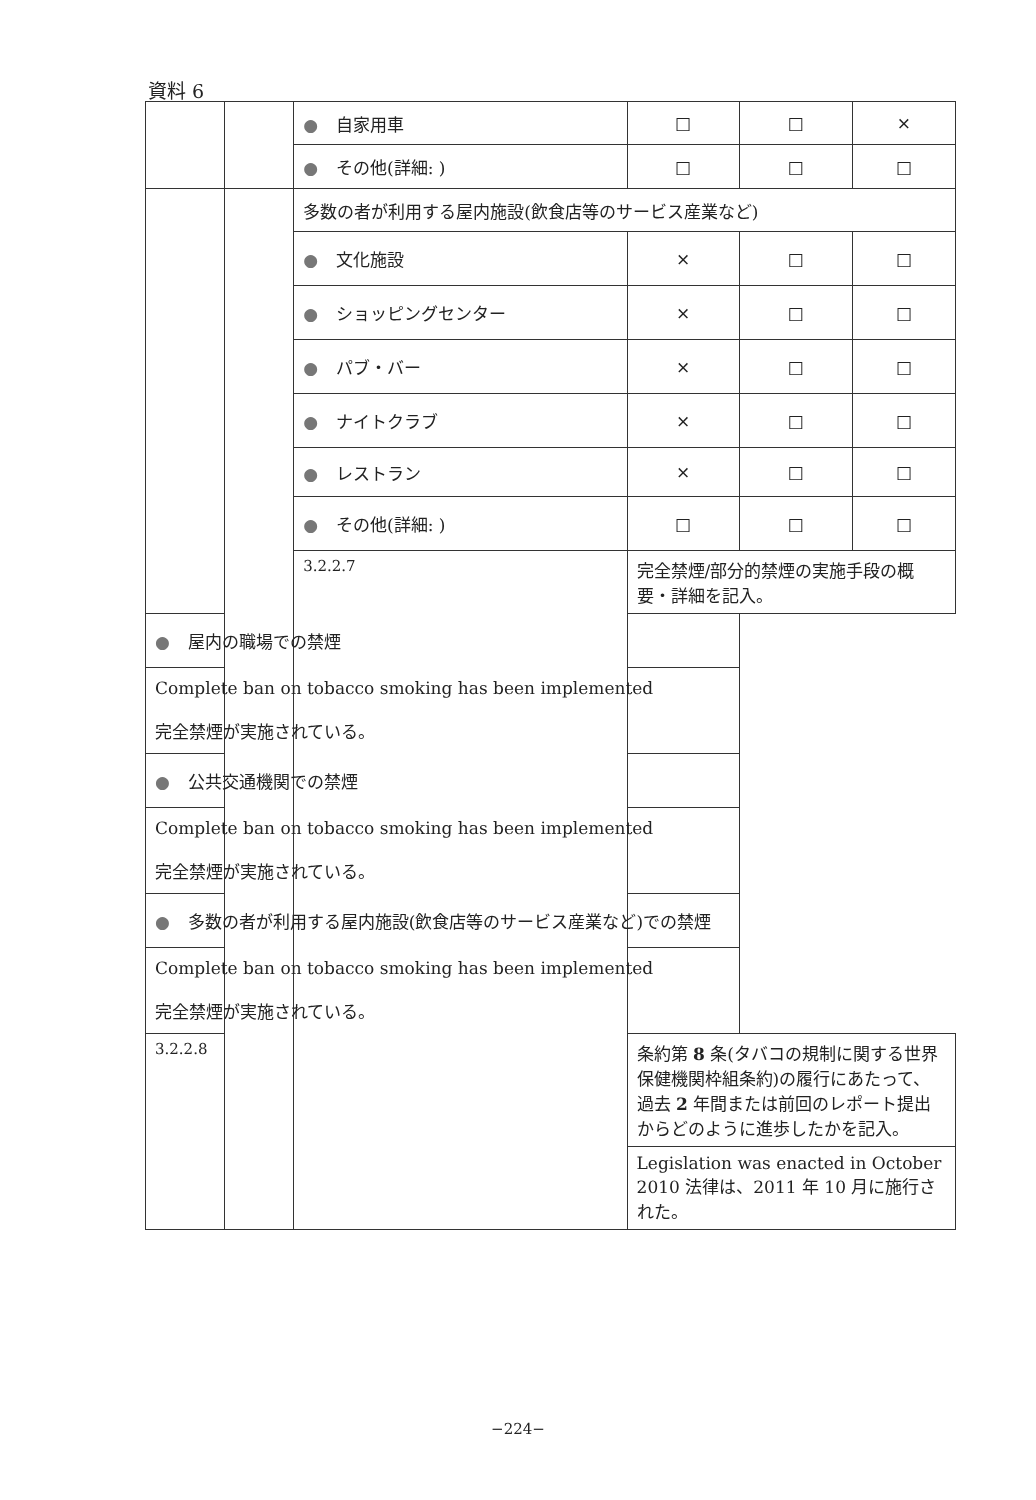資料 6
| | | ● 自家用車 | □ | □ | × |
| | | ● その他(詳細: ) | □ | □ | □ |
| | | 多数の者が利用する屋内施設(飲食店等のサービス産業など) | | | |
| | | ● 文化施設 | × | □ | □ |
| | | ● ショッピングセンター | × | □ | □ |
| | | ● パブ・バー | × | □ | □ |
| | | ● ナイトクラブ | × | □ | □ |
| | | ● レストラン | × | □ | □ |
| | | ● その他(詳細: ) | □ | □ | □ |
| | | 3.2.2.7 | 完全禁煙/部分的禁煙の実施手段の概要・詳細を記入。 | | |
| ● 屋内の職場での禁煙 | | | | | |
| Complete ban on tobacco smoking has been implemented 完全禁煙が実施されている。 | | | | | |
| ● 公共交通機関での禁煙 | | | | | |
| Complete ban on tobacco smoking has been implemented 完全禁煙が実施されている。 | | | | | |
| ● 多数の者が利用する屋内施設(飲食店等のサービス産業など)での禁煙 | | | | | |
| Complete ban on tobacco smoking has been implemented 完全禁煙が実施されている。 | | | | | |
| 3.2.2.8 | | | 条約第 8 条(タバコの規制に関する世界保健機関枠組条約)の履行にあたって、過去 2 年間または前回のレポート提出からどのように進歩したかを記入。 | | |
| | | | Legislation was enacted in October 2010 法律は、2011 年 10 月に施行された。 | | |
−224−